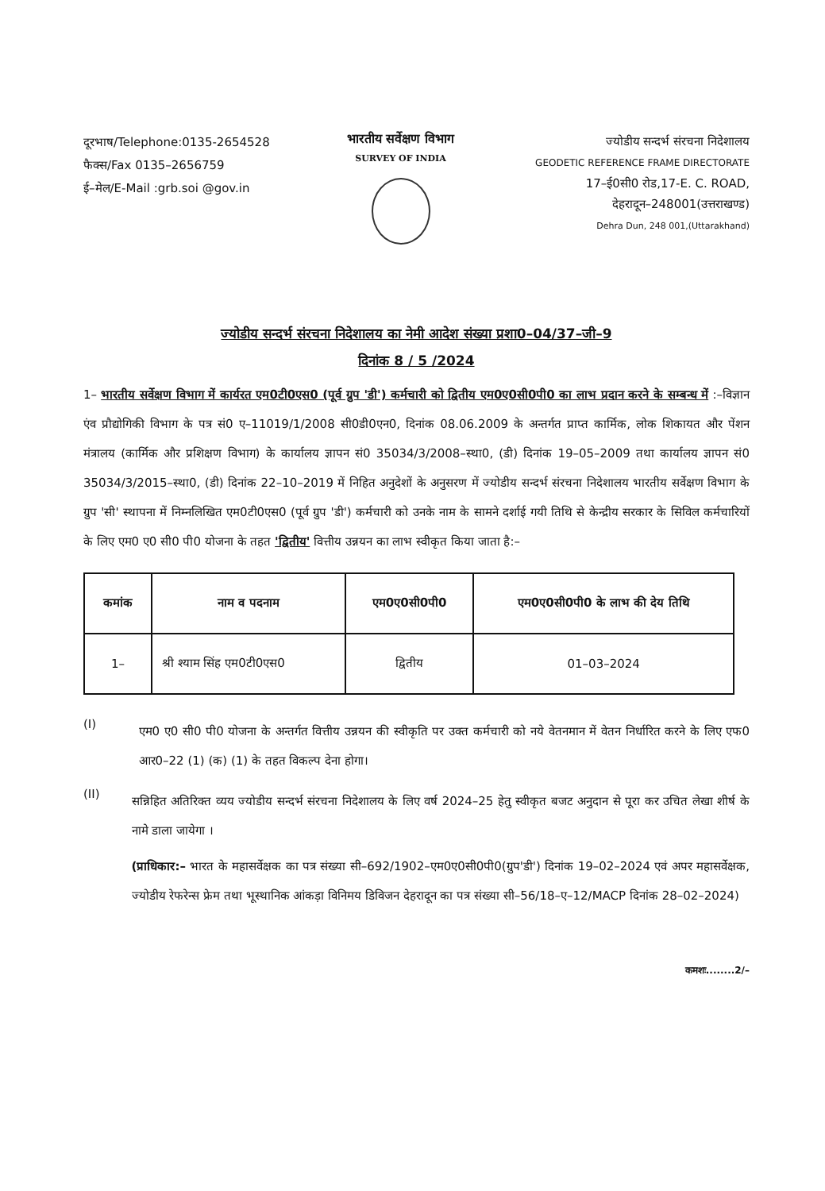दूरभाष/Telephone:0135-2654528
फैक्स/Fax 0135–2656759
ई–मेल/E-Mail :grb.soi @gov.in
भारतीय सर्वेक्षण विभाग
SURVEY OF INDIA
ज्योडीय सन्दर्भ संरचना निदेशालय
GEODETIC REFERENCE FRAME DIRECTORATE
17–ई0सी0 रोड,17-E. C. ROAD,
देहरादून–248001(उत्तराखण्ड)
Dehra Dun, 248 001,(Uttarakhand)
ज्योडीय सन्दर्भ संरचना निदेशालय का नेमी आदेश संख्या प्रशा0–04/37–जी–9
दिनांक 8 / 5 /2024
1– भारतीय सर्वेक्षण विभाग में कार्यरत एम0टी0एस0 (पूर्व ग्रुप 'डी') कर्मचारी को द्वितीय एम0ए0सी0पी0 का लाभ प्रदान करने के सम्बन्ध में :–विज्ञान एंव प्रौद्योगिकी विभाग के पत्र सं0 ए–11019/1/2008 सी0डी0एन0, दिनांक 08.06.2009 के अन्तर्गत प्राप्त कार्मिक, लोक शिकायत और पेंशन मंत्रालय (कार्मिक और प्रशिक्षण विभाग) के कार्यालय ज्ञापन सं0 35034/3/2008–स्था0, (डी) दिनांक 19–05–2009 तथा कार्यालय ज्ञापन सं0 35034/3/2015–स्था0, (डी) दिनांक 22–10–2019 में निहित अनुदेशों के अनुसरण में ज्योडीय सन्दर्भ संरचना निदेशालय भारतीय सर्वेक्षण विभाग के ग्रुप 'सी' स्थापना में निम्नलिखित एम0टी0एस0 (पूर्व ग्रुप 'डी') कर्मचारी को उनके नाम के सामने दर्शाई गयी तिथि से केन्द्रीय सरकार के सिविल कर्मचारियों के लिए एम0 ए0 सी0 पी0 योजना के तहत 'द्वितीय' वित्तीय उन्नयन का लाभ स्वीकृत किया जाता है:–
| कमांक | नाम व पदनाम | एम0ए0सी0पी0 | एम0ए0सी0पी0 के लाभ की देय तिथि |
| --- | --- | --- | --- |
| 1– | श्री श्याम सिंह एम0टी0एस0 | द्वितीय | 01–03–2024 |
(I)
एम0 ए0 सी0 पी0 योजना के अन्तर्गत वित्तीय उन्नयन की स्वीकृति पर उक्त कर्मचारी को नये वेतनमान में वेतन निर्धारित करने के लिए एफ0 आर0–22 (1) (क) (1) के तहत विकल्प देना होगा।
(II)
सन्निहित अतिरिक्त व्यय ज्योडीय सन्दर्भ संरचना निदेशालय के लिए वर्ष 2024–25 हेतु स्वीकृत बजट अनुदान से पूरा कर उचित लेखा शीर्ष के नामे डाला जायेगा ।
(प्राधिकार:– भारत के महासर्वेक्षक का पत्र संख्या सी–692/1902–एम0ए0सी0पी0(ग्रुप'डी') दिनांक 19–02–2024 एवं अपर महासर्वेक्षक, ज्योडीय रेफरेन्स फ्रेम तथा भूस्थानिक आंकड़ा विनिमय डिविजन देहरादून का पत्र संख्या सी–56/18–ए–12/MACP दिनांक 28–02–2024)
कमशः........2/–